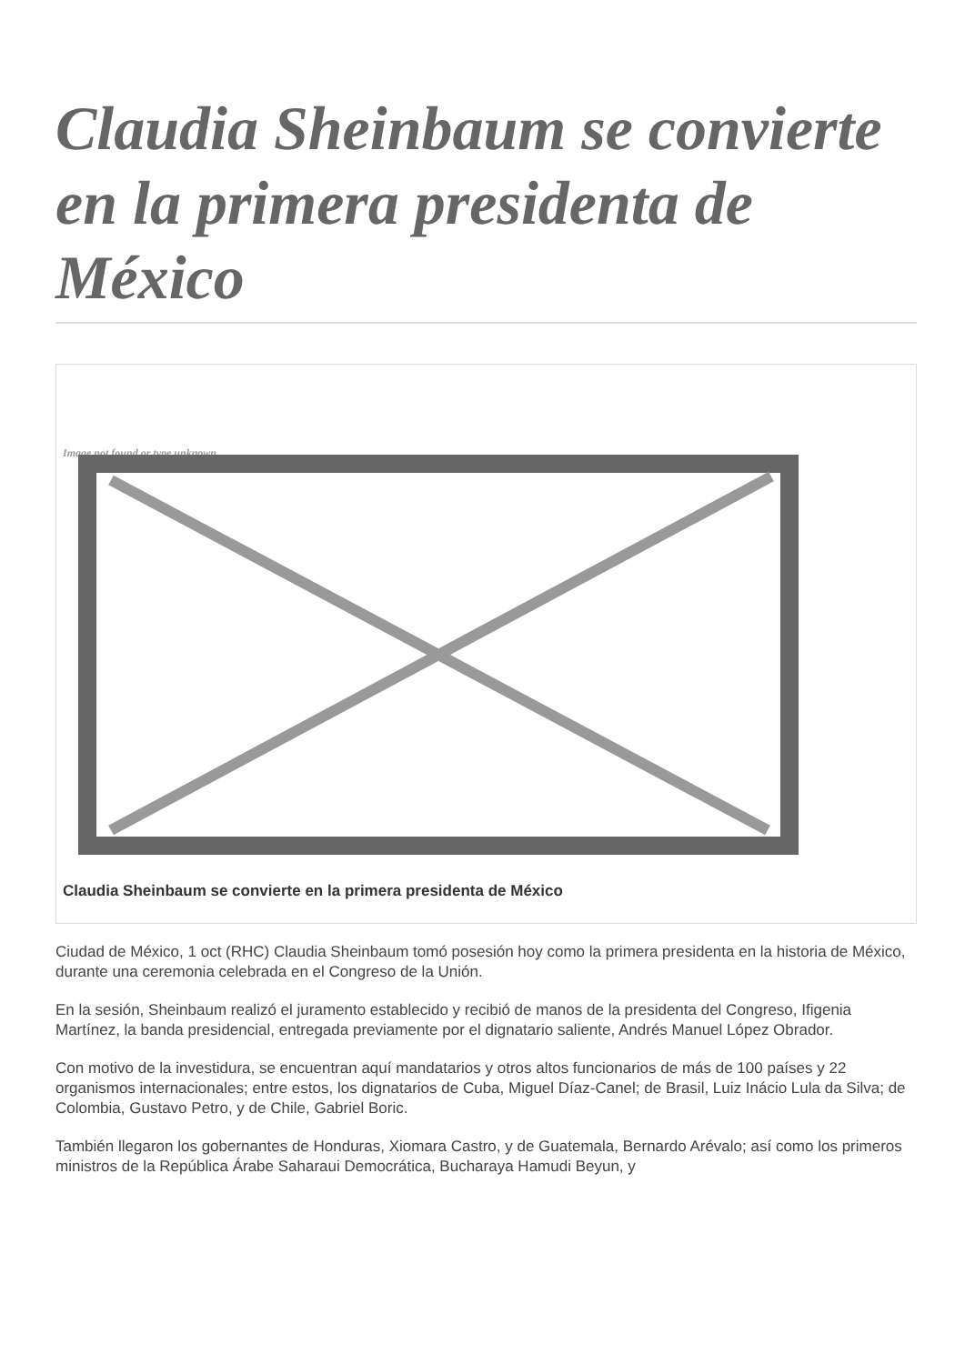Claudia Sheinbaum se convierte en la primera presidenta de México
Image not found or type unknown
Claudia Sheinbaum se convierte en la primera presidenta de México
Ciudad de México, 1 oct (RHC) Claudia Sheinbaum tomó posesión hoy como la primera presidenta en la historia de México, durante una ceremonia celebrada en el Congreso de la Unión.
En la sesión, Sheinbaum realizó el juramento establecido y recibió de manos de la presidenta del Congreso, Ifigenia Martínez, la banda presidencial, entregada previamente por el dignatario saliente, Andrés Manuel López Obrador.
Con motivo de la investidura, se encuentran aquí mandatarios y otros altos funcionarios de más de 100 países y 22 organismos internacionales; entre estos, los dignatarios de Cuba, Miguel Díaz-Canel; de Brasil, Luiz Inácio Lula da Silva; de Colombia, Gustavo Petro, y de Chile, Gabriel Boric.
También llegaron los gobernantes de Honduras, Xiomara Castro, y de Guatemala, Bernardo Arévalo; así como los primeros ministros de la República Árabe Saharaui Democrática, Bucharaya Hamudi Beyun, y